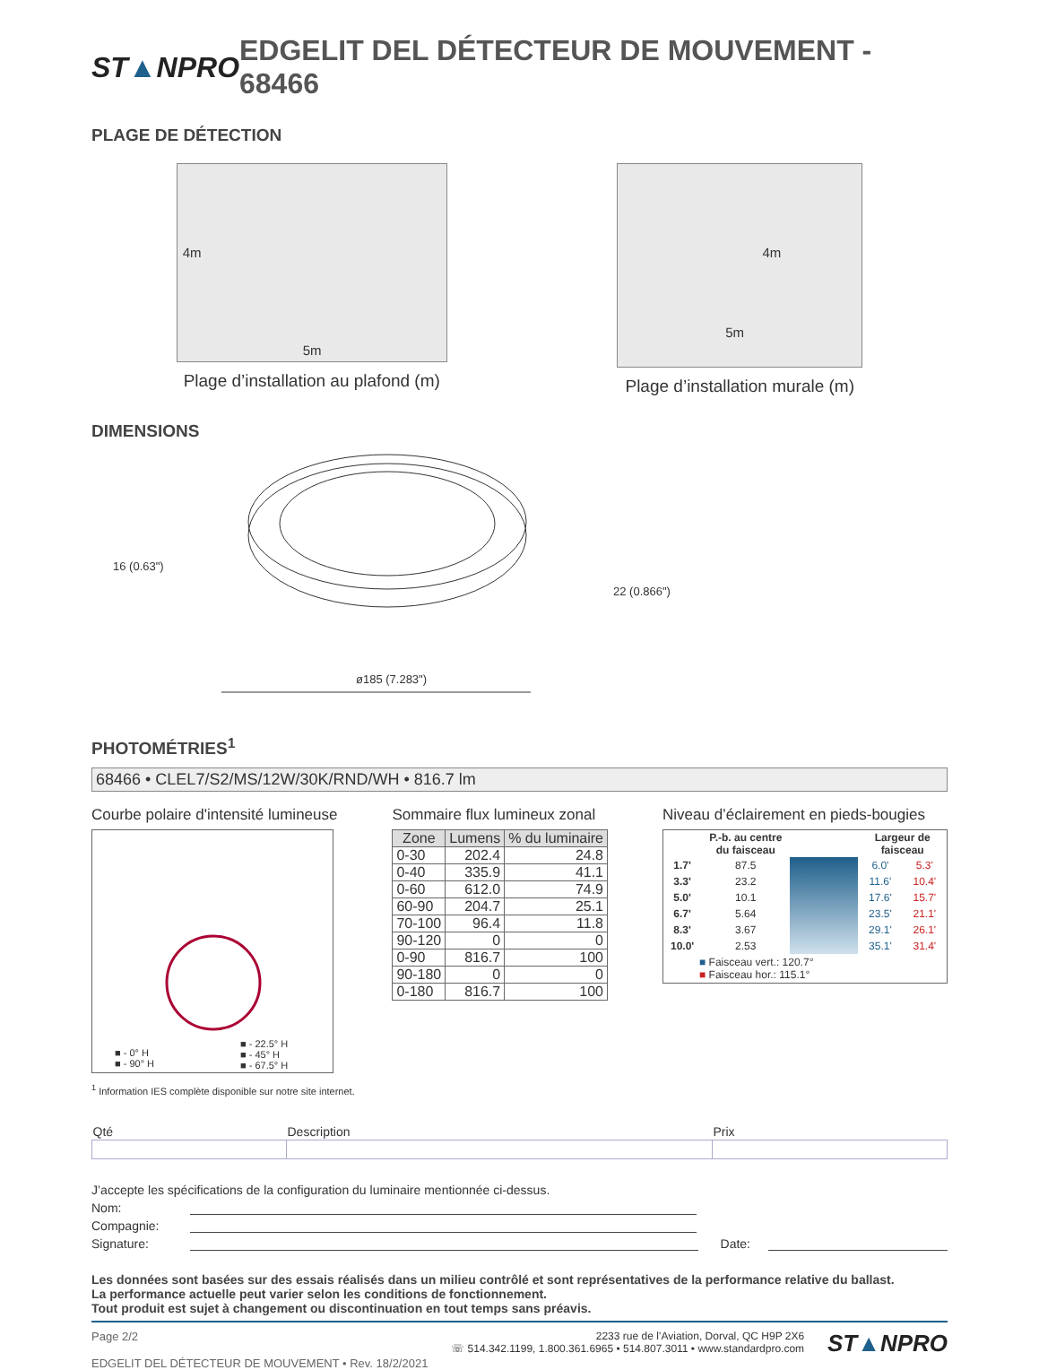ST▲NPRO
EDGELIT DEL DÉTECTEUR DE MOUVEMENT - 68466
PLAGE DE DÉTECTION
4m
5m
Plage d’installation au plafond (m)
4m
5m
Plage d’installation murale (m)
DIMENSIONS
16 (0.63")
22 (0.866")
ø185 (7.283")
PHOTOMÉTRIES<sup>1</sup>
68466 • CLEL7/S2/MS/12W/30K/RND/WH • 816.7 lm
Courbe polaire d'intensité lumineuse
■ - 0° H
■ - 90° H
■ - 22.5° H
■ - 45° H
■ - 67.5° H
Sommaire flux lumineux zonal
| Zone | Lumens | % du luminaire |
| --- | --- | --- |
| 0-30 | 202.4 | 24.8 |
| 0-40 | 335.9 | 41.1 |
| 0-60 | 612.0 | 74.9 |
| 60-90 | 204.7 | 25.1 |
| 70-100 | 96.4 | 11.8 |
| 90-120 | 0 | 0 |
| 0-90 | 816.7 | 100 |
| 90-180 | 0 | 0 |
| 0-180 | 816.7 | 100 |
Niveau d’éclairement en pieds-bougies
| | P.-b. au centre du faisceau | | Largeur de faisceau | |
| --- | --- | --- | --- | --- |
| 1.7' | 87.5 | | 6.0' | 5.3' |
| 3.3' | 23.2 | | 11.6' | 10.4' |
| 5.0' | 10.1 | | 17.6' | 15.7' |
| 6.7' | 5.64 | | 23.5' | 21.1' |
| 8.3' | 3.67 | | 29.1' | 26.1' |
| 10.0' | 2.53 | | 35.1' | 31.4' |
| ■ Faisceau vert.: 120.7° ■ Faisceau hor.: 115.1° | | | | |
<sup>1</sup> Information IES complète disponible sur notre site internet.
| Qté | Description | Prix |
J’accepte les spécifications de la configuration du luminaire mentionnée ci-dessus.
Nom:
Compagnie:
Signature: Date:
Les données sont basées sur des essais réalisés dans un milieu contrôlé et sont représentatives de la performance relative du ballast.
La performance actuelle peut varier selon les conditions de fonctionnement.
Tout produit est sujet à changement ou discontinuation en tout temps sans préavis.
Page 2/2
EDGELIT DEL DÉTECTEUR DE MOUVEMENT • Rev. 18/2/2021
2233 rue de l’Aviation, Dorval, QC H9P 2X6
☏ 514.342.1199, 1.800.361.6965 • 514.807.3011 • www.standardpro.com
ST▲NPRO